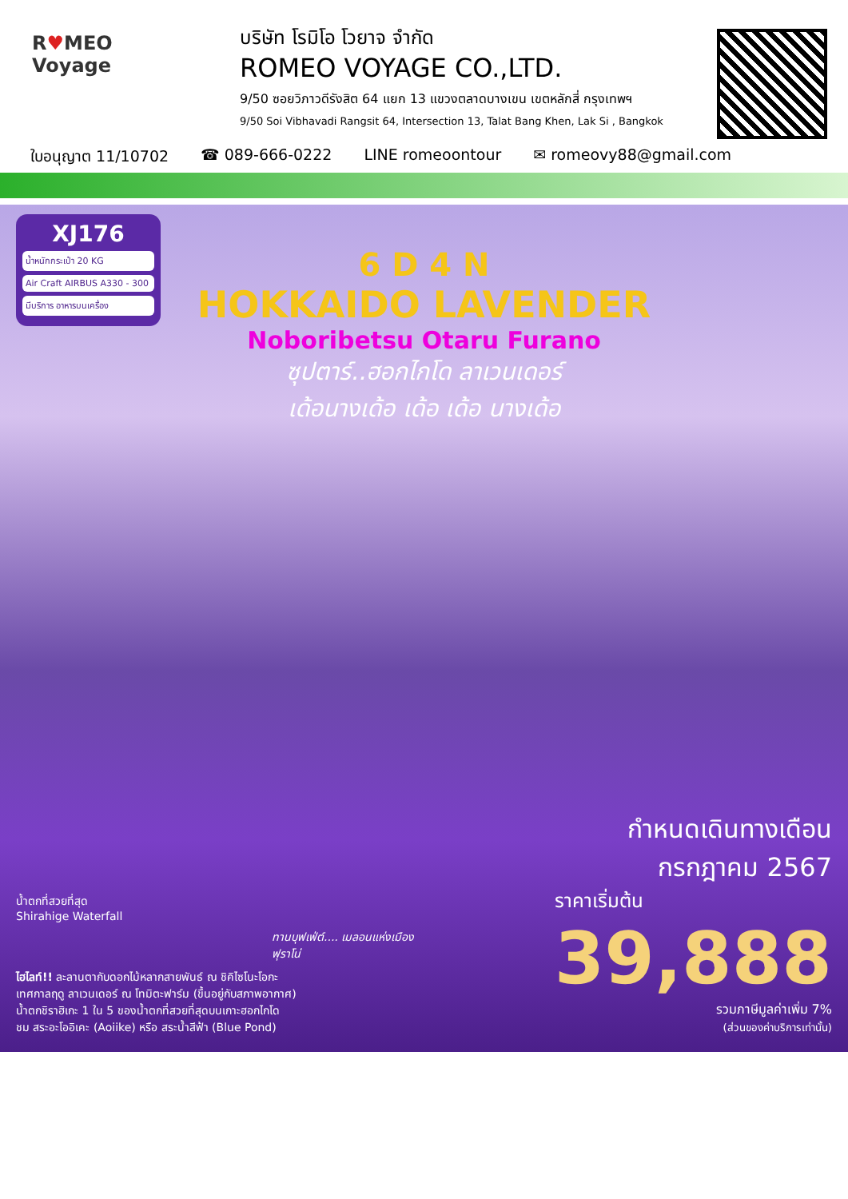R♥MEO
Voyage
บริษัท โรมิโอ โวยาจ จำกัด
ROMEO VOYAGE CO.,LTD.
9/50 ซอยวิภาวดีรังสิต 64 แยก 13 แขวงตลาดบางเขน เขตหลักสี่ กรุงเทพฯ
9/50 Soi Vibhavadi Rangsit 64, Intersection 13, Talat Bang Khen, Lak Si , Bangkok
ใบอนุญาต 11/10702 ☎ 089-666-0222 LINE romeoontour ✉ romeovy88@gmail.com
XJ176
น้ำหนักกระเป๋า 20 KG
Air Craft AIRBUS A330 - 300
มีบริการ อาหารบนเครื่อง
6 D 4 N
HOKKAIDO LAVENDER
Noboribetsu Otaru Furano
ซุปตาร์..ฮอกไกโด ลาเวนเดอร์
เด้อนางเด้อ เด้อ เด้อ นางเด้อ
น้ำตกที่สวยที่สุด
Shirahige Waterfall
ทานบุฟเฟ่ต์.... เมลอนแห่งเมืองฟุราโน่
ไฮไลท์!! ละลานตากับดอกไม้หลากสายพันธ์ ณ ชิคิไซโนะโอกะ
เทศกาลฤดู ลาเวนเดอร์ ณ โทมิตะฟาร์ม (ขึ้นอยู่กับสภาพอากาศ)
น้ำตกชิราฮิเกะ 1 ใน 5 ของน้ำตกที่สวยที่สุดบนเกาะฮอกไกโด
ชม สระอะโออิเคะ (Aoiike) หรือ สระน้ำสีฟ้า (Blue Pond)
กำหนดเดินทางเดือน
กรกฎาคม 2567
ราคาเริ่มต้น
39,888
รวมภาษีมูลค่าเพิ่ม 7%
(ส่วนของค่าบริการเท่านั้น)